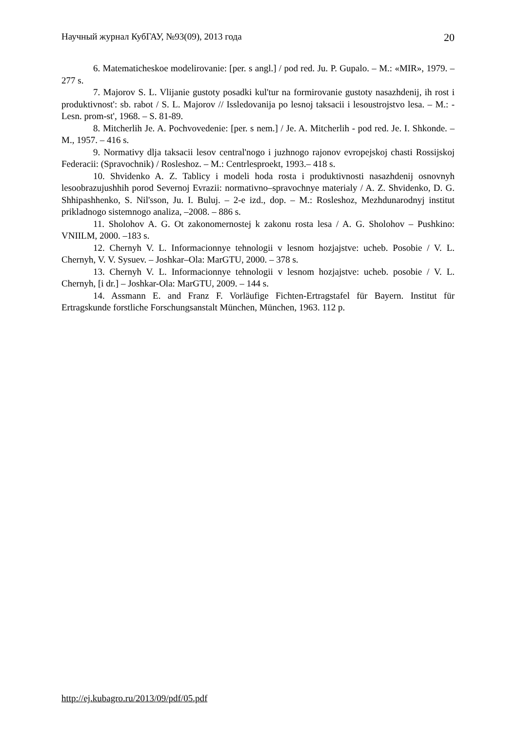Научный журнал КубГАУ, №93(09), 2013 года 20
6. Matematicheskoe modelirovanie: [per. s angl.] / pod red. Ju. P. Gupalo. – M.: «MIR», 1979. – 277 s.
7. Majorov S. L. Vlijanie gustoty posadki kul'tur na formirovanie gustoty nasazhdenij, ih rost i produktivnost': sb. rabot / S. L. Majorov // Issledovanija po lesnoj taksacii i lesoustrojstvo lesa. – M.: - Lesn. prom-st', 1968. – S. 81-89.
8. Mitcherlih Je. A. Pochvovedenie: [per. s nem.] / Je. A. Mitcherlih - pod red. Je. I. Shkonde. – M., 1957. – 416 s.
9. Normativy dlja taksacii lesov central'nogo i juzhnogo rajonov evropejskoj chasti Rossijskoj Federacii: (Spravochnik) / Rosleshoz. – M.: Centrlesproekt, 1993.– 418 s.
10. Shvidenko A. Z. Tablicy i modeli hoda rosta i produktivnosti nasazhdenij osnovnyh lesoobrazujushhih porod Severnoj Evrazii: normativno–spravochnye materialy / A. Z. Shvidenko, D. G. Shhipashhenko, S. Nil'sson, Ju. I. Buluj. – 2-e izd., dop. – M.: Rosleshoz, Mezhdunarodnyj institut prikladnogo sistemnogo analiza, –2008. – 886 s.
11. Sholohov A. G. Ot zakonomernostej k zakonu rosta lesa / A. G. Sholohov – Pushkino: VNIILM, 2000. –183 s.
12. Chernyh V. L. Informacionnye tehnologii v lesnom hozjajstve: ucheb. Posobie / V. L. Chernyh, V. V. Sysuev. – Joshkar–Ola: MarGTU, 2000. – 378 s.
13. Chernyh V. L. Informacionnye tehnologii v lesnom hozjajstve: ucheb. posobie / V. L. Chernyh, [i dr.] – Joshkar-Ola: MarGTU, 2009. – 144 s.
14. Assmann E. and Franz F. Vorläufige Fichten-Ertragstafel für Bayern. Institut für Ertragskunde forstliche Forschungsanstalt München, München, 1963. 112 p.
http://ej.kubagro.ru/2013/09/pdf/05.pdf